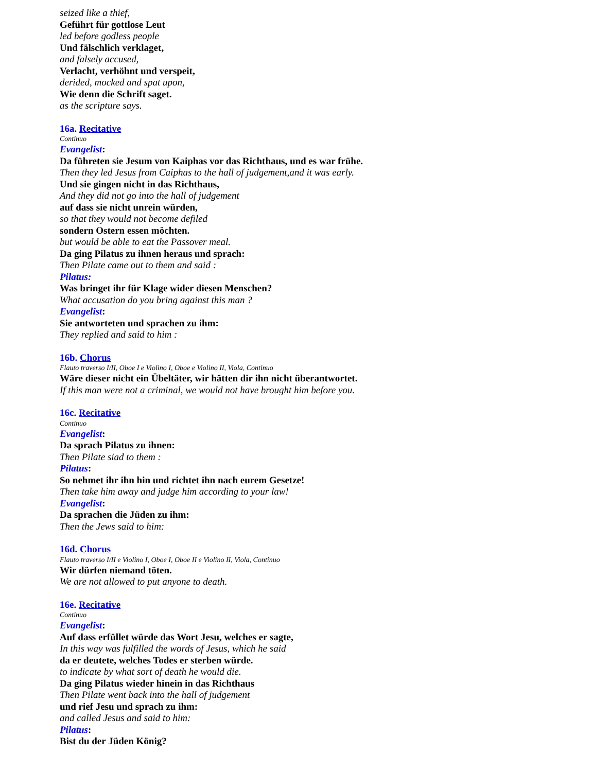seized like a thief,
Geführt für gottlose Leut
led before godless people
Und fälschlich verklaget,
and falsely accused,
Verlacht, verhöhnt und verspeit,
derided, mocked and spat upon,
Wie denn die Schrift saget.
as the scripture says.
16a. Recitative
Continuo
Evangelist:
Da führeten sie Jesum von Kaiphas vor das Richthaus, und es war frühe.
Then they led Jesus from Caiphas to the hall of judgement,and it was early.
Und sie gingen nicht in das Richthaus,
And they did not go into the hall of judgement
auf dass sie nicht unrein würden,
so that they would not become defiled
sondern Ostern essen möchten.
but would be able to eat the Passover meal.
Da ging Pilatus zu ihnen heraus und sprach:
Then Pilate came out to them and said :
Pilatus:
Was bringet ihr für Klage wider diesen Menschen?
What accusation do you bring against this man ?
Evangelist:
Sie antworteten und sprachen zu ihm:
They replied and said to him :
16b. Chorus
Flauto traverso I/II, Oboe I e Violino I, Oboe e Violino II, Viola, Continuo
Wäre dieser nicht ein Übeltäter, wir hätten dir ihn nicht überantwortet.
If this man were not a criminal, we would not have brought him before you.
16c. Recitative
Continuo
Evangelist:
Da sprach Pilatus zu ihnen:
Then Pilate siad to them :
Pilatus:
So nehmet ihr ihn hin und richtet ihn nach eurem Gesetze!
Then take him away and judge him according to your law!
Evangelist:
Da sprachen die Jüden zu ihm:
Then the Jews said to him:
16d. Chorus
Flauto traverso I/II e Violino I, Oboe I, Oboe II e Violino II, Viola, Continuo
Wir dürfen niemand töten.
We are not allowed to put anyone to death.
16e. Recitative
Continuo
Evangelist:
Auf dass erfüllet würde das Wort Jesu, welches er sagte,
In this way was fulfilled the words of Jesus, which he said
da er deutete, welches Todes er sterben würde.
to indicate by what sort of death he would die.
Da ging Pilatus wieder hinein in das Richthaus
Then Pilate went back into the hall of judgement
und rief Jesu und sprach zu ihm:
and called Jesus and said to him:
Pilatus:
Bist du der Jüden König?